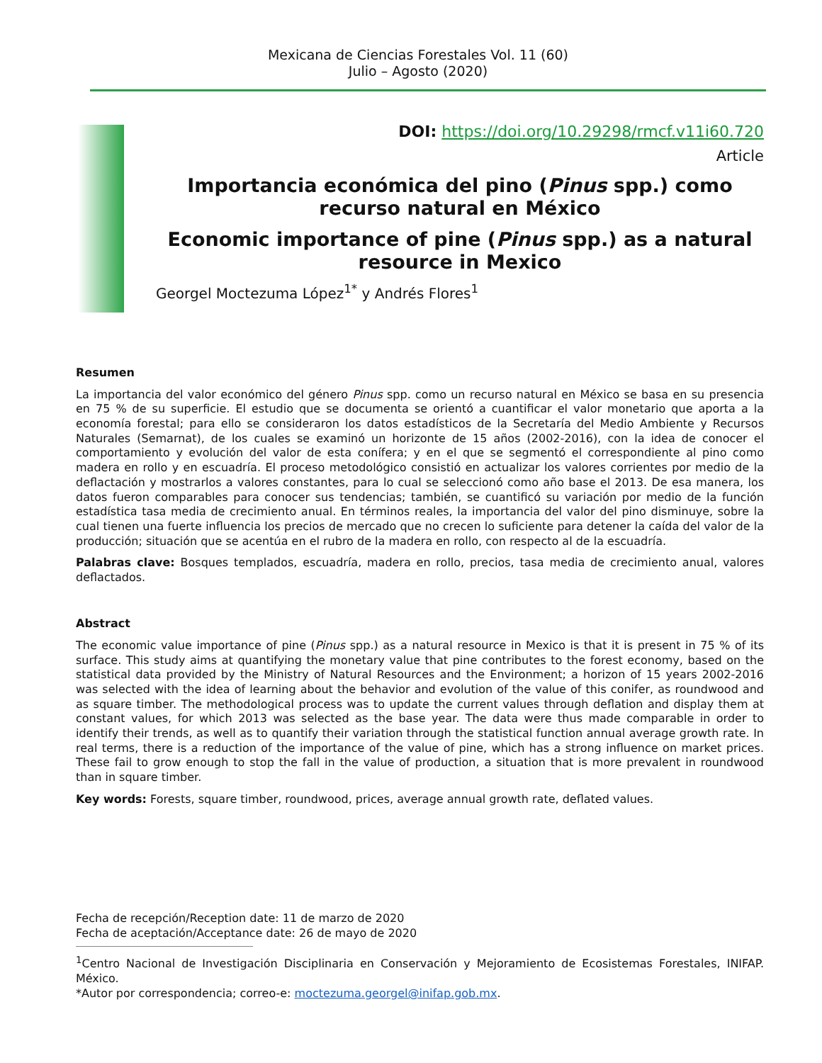Mexicana de Ciencias Forestales Vol. 11 (60)
Julio – Agosto (2020)
DOI: https://doi.org/10.29298/rmcf.v11i60.720
Article
Importancia económica del pino (Pinus spp.) como recurso natural en México
Economic importance of pine (Pinus spp.) as a natural resource in Mexico
Georgel Moctezuma López<sup>1*</sup> y Andrés Flores<sup>1</sup>
Resumen
La importancia del valor económico del género Pinus spp. como un recurso natural en México se basa en su presencia en 75 % de su superficie. El estudio que se documenta se orientó a cuantificar el valor monetario que aporta a la economía forestal; para ello se consideraron los datos estadísticos de la Secretaría del Medio Ambiente y Recursos Naturales (Semarnat), de los cuales se examinó un horizonte de 15 años (2002-2016), con la idea de conocer el comportamiento y evolución del valor de esta conífera; y en el que se segmentó el correspondiente al pino como madera en rollo y en escuadría. El proceso metodológico consistió en actualizar los valores corrientes por medio de la deflactación y mostrarlos a valores constantes, para lo cual se seleccionó como año base el 2013. De esa manera, los datos fueron comparables para conocer sus tendencias; también, se cuantificó su variación por medio de la función estadística tasa media de crecimiento anual. En términos reales, la importancia del valor del pino disminuye, sobre la cual tienen una fuerte influencia los precios de mercado que no crecen lo suficiente para detener la caída del valor de la producción; situación que se acentúa en el rubro de la madera en rollo, con respecto al de la escuadría.
Palabras clave: Bosques templados, escuadría, madera en rollo, precios, tasa media de crecimiento anual, valores deflactados.
Abstract
The economic value importance of pine (Pinus spp.) as a natural resource in Mexico is that it is present in 75 % of its surface. This study aims at quantifying the monetary value that pine contributes to the forest economy, based on the statistical data provided by the Ministry of Natural Resources and the Environment; a horizon of 15 years 2002-2016 was selected with the idea of learning about the behavior and evolution of the value of this conifer, as roundwood and as square timber. The methodological process was to update the current values through deflation and display them at constant values, for which 2013 was selected as the base year. The data were thus made comparable in order to identify their trends, as well as to quantify their variation through the statistical function annual average growth rate. In real terms, there is a reduction of the importance of the value of pine, which has a strong influence on market prices. These fail to grow enough to stop the fall in the value of production, a situation that is more prevalent in roundwood than in square timber.
Key words: Forests, square timber, roundwood, prices, average annual growth rate, deflated values.
Fecha de recepción/Reception date: 11 de marzo de 2020
Fecha de aceptación/Acceptance date: 26 de mayo de 2020
<sup>1</sup> Centro Nacional de Investigación Disciplinaria en Conservación y Mejoramiento de Ecosistemas Forestales, INIFAP. México.
*Autor por correspondencia; correo-e: moctezuma.georgel@inifap.gob.mx.